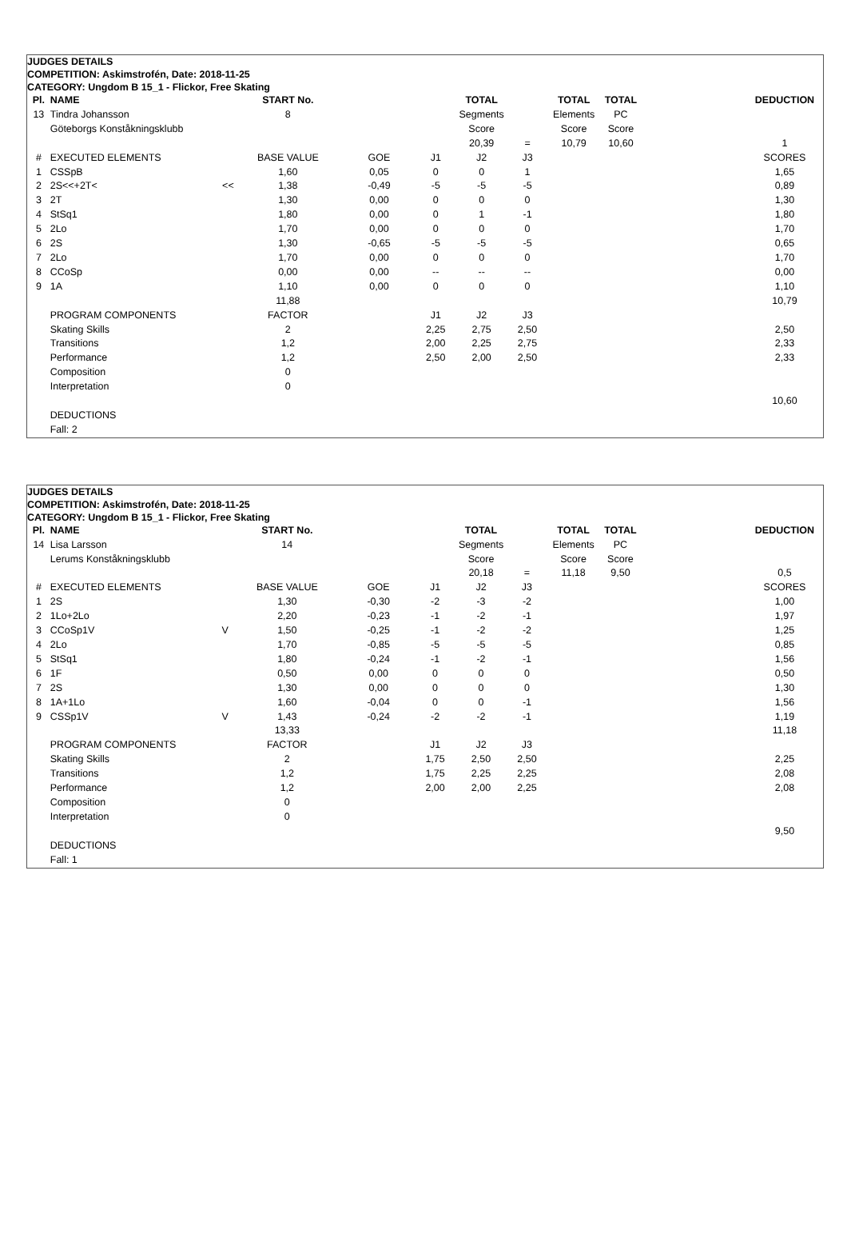| JUDGES DETAILS | | | | | | | | | | | | |
| COMPETITION: Askimstrofén, Date: 2018-11-25 | | | | | | | | | | | | |
| CATEGORY: Ungdom B 15_1 - Flickor, Free Skating | | | | | | | | | | | | |
| Pl. | NAME | | START No. | | | | TOTAL | | TOTAL | TOTAL | | DEDUCTION |
| 13 | Tindra Johansson | | 8 | | | | Segments | | Elements | PC | | |
| | Göteborgs Konståkningsklubb | | | | | | Score | | Score | Score | | |
| | | | | | | | 20,39 | = | 10,79 | 10,60 | | 1 |
| # | EXECUTED ELEMENTS | | BASE VALUE | | GOE | J1 | J2 | J3 | | | | SCORES |
| 1 | CSSpB | | 1,60 | | 0,05 | 0 | 0 | 1 | | | | 1,65 |
| 2 | 2S<<+2T< | << | 1,38 | | -0,49 | -5 | -5 | -5 | | | | 0,89 |
| 3 | 2T | | 1,30 | | 0,00 | 0 | 0 | 0 | | | | 1,30 |
| 4 | StSq1 | | 1,80 | | 0,00 | 0 | 1 | -1 | | | | 1,80 |
| 5 | 2Lo | | 1,70 | | 0,00 | 0 | 0 | 0 | | | | 1,70 |
| 6 | 2S | | 1,30 | | -0,65 | -5 | -5 | -5 | | | | 0,65 |
| 7 | 2Lo | | 1,70 | | 0,00 | 0 | 0 | 0 | | | | 1,70 |
| 8 | CCoSp | | 0,00 | | 0,00 | -- | -- | -- | | | | 0,00 |
| 9 | 1A | | 1,10 | | 0,00 | 0 | 0 | 0 | | | | 1,10 |
| | | | 11,88 | | | | | | | | | 10,79 |
| | PROGRAM COMPONENTS | | FACTOR | | | J1 | J2 | J3 | | | | |
| | Skating Skills | | 2 | | | 2,25 | 2,75 | 2,50 | | | | 2,50 |
| | Transitions | | 1,2 | | | 2,00 | 2,25 | 2,75 | | | | 2,33 |
| | Performance | | 1,2 | | | 2,50 | 2,00 | 2,50 | | | | 2,33 |
| | Composition | | 0 | | | | | | | | | |
| | Interpretation | | 0 | | | | | | | | | |
| | | | | | | | | | | | | 10,60 |
| | DEDUCTIONS | | | | | | | | | | | |
| | Fall: 2 | | | | | | | | | | | |
| JUDGES DETAILS | | | | | | | | | | | | |
| COMPETITION: Askimstrofén, Date: 2018-11-25 | | | | | | | | | | | | |
| CATEGORY: Ungdom B 15_1 - Flickor, Free Skating | | | | | | | | | | | | |
| Pl. | NAME | | START No. | | | | TOTAL | | TOTAL | TOTAL | | DEDUCTION |
| 14 | Lisa Larsson | | 14 | | | | Segments | | Elements | PC | | |
| | Lerums Konståkningsklubb | | | | | | Score | | Score | Score | | |
| | | | | | | | 20,18 | = | 11,18 | 9,50 | | 0,5 |
| # | EXECUTED ELEMENTS | | BASE VALUE | | GOE | J1 | J2 | J3 | | | | SCORES |
| 1 | 2S | | 1,30 | | -0,30 | -2 | -3 | -2 | | | | 1,00 |
| 2 | 1Lo+2Lo | | 2,20 | | -0,23 | -1 | -2 | -1 | | | | 1,97 |
| 3 | CCoSp1V | V | 1,50 | | -0,25 | -1 | -2 | -2 | | | | 1,25 |
| 4 | 2Lo | | 1,70 | | -0,85 | -5 | -5 | -5 | | | | 0,85 |
| 5 | StSq1 | | 1,80 | | -0,24 | -1 | -2 | -1 | | | | 1,56 |
| 6 | 1F | | 0,50 | | 0,00 | 0 | 0 | 0 | | | | 0,50 |
| 7 | 2S | | 1,30 | | 0,00 | 0 | 0 | 0 | | | | 1,30 |
| 8 | 1A+1Lo | | 1,60 | | -0,04 | 0 | 0 | -1 | | | | 1,56 |
| 9 | CSSp1V | V | 1,43 | | -0,24 | -2 | -2 | -1 | | | | 1,19 |
| | | | 13,33 | | | | | | | | | 11,18 |
| | PROGRAM COMPONENTS | | FACTOR | | | J1 | J2 | J3 | | | | |
| | Skating Skills | | 2 | | | 1,75 | 2,50 | 2,50 | | | | 2,25 |
| | Transitions | | 1,2 | | | 1,75 | 2,25 | 2,25 | | | | 2,08 |
| | Performance | | 1,2 | | | 2,00 | 2,00 | 2,25 | | | | 2,08 |
| | Composition | | 0 | | | | | | | | | |
| | Interpretation | | 0 | | | | | | | | | |
| | | | | | | | | | | | | 9,50 |
| | DEDUCTIONS | | | | | | | | | | | |
| | Fall: 1 | | | | | | | | | | | |